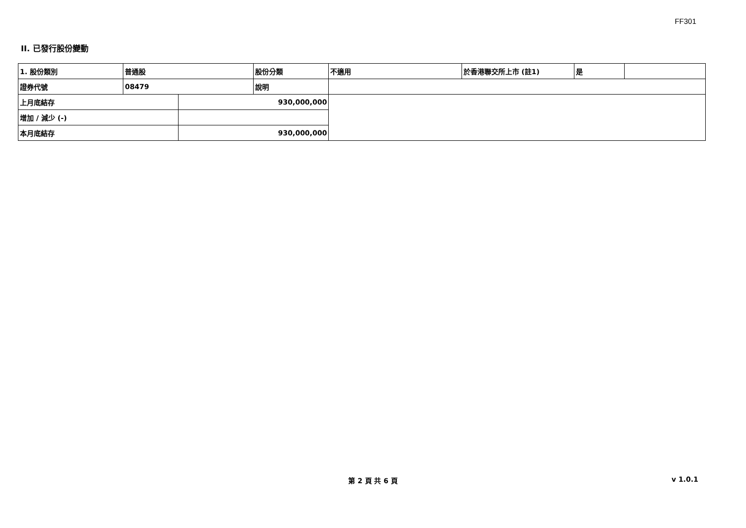FF301
II. 已發行股份變動
| 1. 股份類別 | 普通股 | | 股份分類 | 不適用 | 於香港聯交所上市 (註1) | 是 | |
| 證券代號 | 08479 | | 說明 | | | | |
| 上月底結存 | | 930,000,000 | | | | | |
| 增加 / 減少 (-) | | | | | | | |
| 本月底結存 | | 930,000,000 | | | | | |
第 2 頁 共 6 頁
v 1.0.1